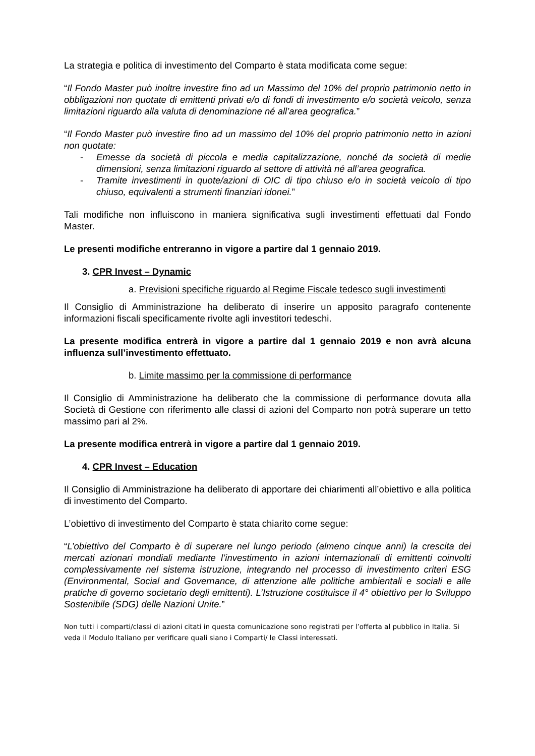La strategia e politica di investimento del Comparto è stata modificata come segue:
“Il Fondo Master può inoltre investire fino ad un Massimo del 10% del proprio patrimonio netto in obbligazioni non quotate di emittenti privati e/o di fondi di investimento e/o società veicolo, senza limitazioni riguardo alla valuta di denominazione né all’area geografica.”
“Il Fondo Master può investire fino ad un massimo del 10% del proprio patrimonio netto in azioni non quotate:
- Emesse da società di piccola e media capitalizzazione, nonché da società di medie dimensioni, senza limitazioni riguardo al settore di attività né all’area geografica.
- Tramite investimenti in quote/azioni di OIC di tipo chiuso e/o in società veicolo di tipo chiuso, equivalenti a strumenti finanziari idonei.”
Tali modifiche non influiscono in maniera significativa sugli investimenti effettuati dal Fondo Master.
Le presenti modifiche entreranno in vigore a partire dal 1 gennaio 2019.
3. CPR Invest – Dynamic
a. Previsioni specifiche riguardo al Regime Fiscale tedesco sugli investimenti
Il Consiglio di Amministrazione ha deliberato di inserire un apposito paragrafo contenente informazioni fiscali specificamente rivolte agli investitori tedeschi.
La presente modifica entrerà in vigore a partire dal 1 gennaio 2019 e non avrà alcuna influenza sull’investimento effettuato.
b. Limite massimo per la commissione di performance
Il Consiglio di Amministrazione ha deliberato che la commissione di performance dovuta alla Società di Gestione con riferimento alle classi di azioni del Comparto non potrà superare un tetto massimo pari al 2%.
La presente modifica entrerà in vigore a partire dal 1 gennaio 2019.
4. CPR Invest – Education
Il Consiglio di Amministrazione ha deliberato di apportare dei chiarimenti all’obiettivo e alla politica di investimento del Comparto.
L’obiettivo di investimento del Comparto è stata chiarito come segue:
“L’obiettivo del Comparto è di superare nel lungo periodo (almeno cinque anni) la crescita dei mercati azionari mondiali mediante l’investimento in azioni internazionali di emittenti coinvolti complessivamente nel sistema istruzione, integrando nel processo di investimento criteri ESG (Environmental, Social and Governance, di attenzione alle politiche ambientali e sociali e alle pratiche di governo societario degli emittenti). L’Istruzione costituisce il 4° obiettivo per lo Sviluppo Sostenibile (SDG) delle Nazioni Unite.”
Non tutti i comparti/classi di azioni citati in questa comunicazione sono registrati per l’offerta al pubblico in Italia. Si veda il Modulo Italiano per verificare quali siano i Comparti/ le Classi interessati.